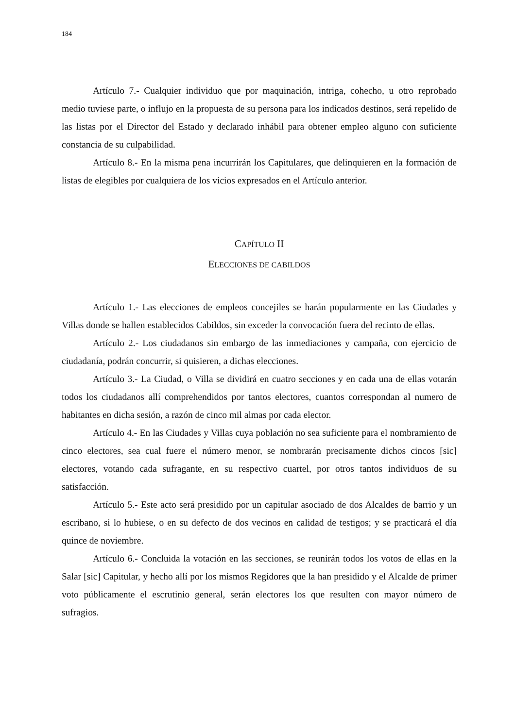184
Artículo 7.- Cualquier individuo que por maquinación, intriga, cohecho, u otro reprobado medio tuviese parte, o influjo en la propuesta de su persona para los indicados destinos, será repelido de las listas por el Director del Estado y declarado inhábil para obtener empleo alguno con suficiente constancia de su culpabilidad.
Artículo 8.- En la misma pena incurrirán los Capitulares, que delinquieren en la formación de listas de elegibles por cualquiera de los vicios expresados en el Artículo anterior.
CAPÍTULO II
ELECCIONES DE CABILDOS
Artículo 1.- Las elecciones de empleos concejiles se harán popularmente en las Ciudades y Villas donde se hallen establecidos Cabildos, sin exceder la convocación fuera del recinto de ellas.
Artículo 2.- Los ciudadanos sin embargo de las inmediaciones y campaña, con ejercicio de ciudadanía, podrán concurrir, si quisieren, a dichas elecciones.
Artículo 3.- La Ciudad, o Villa se dividirá en cuatro secciones y en cada una de ellas votarán todos los ciudadanos allí comprehendidos por tantos electores, cuantos correspondan al numero de habitantes en dicha sesión, a razón de cinco mil almas por cada elector.
Artículo 4.- En las Ciudades y Villas cuya población no sea suficiente para el nombramiento de cinco electores, sea cual fuere el número menor, se nombrarán precisamente dichos cincos [sic] electores, votando cada sufragante, en su respectivo cuartel, por otros tantos individuos de su satisfacción.
Artículo 5.- Este acto será presidido por un capitular asociado de dos Alcaldes de barrio y un escribano, si lo hubiese, o en su defecto de dos vecinos en calidad de testigos; y se practicará el día quince de noviembre.
Artículo 6.- Concluida la votación en las secciones, se reunirán todos los votos de ellas en la Salar [sic] Capitular, y hecho allí por los mismos Regidores que la han presidido y el Alcalde de primer voto públicamente el escrutinio general, serán electores los que resulten con mayor número de sufragios.